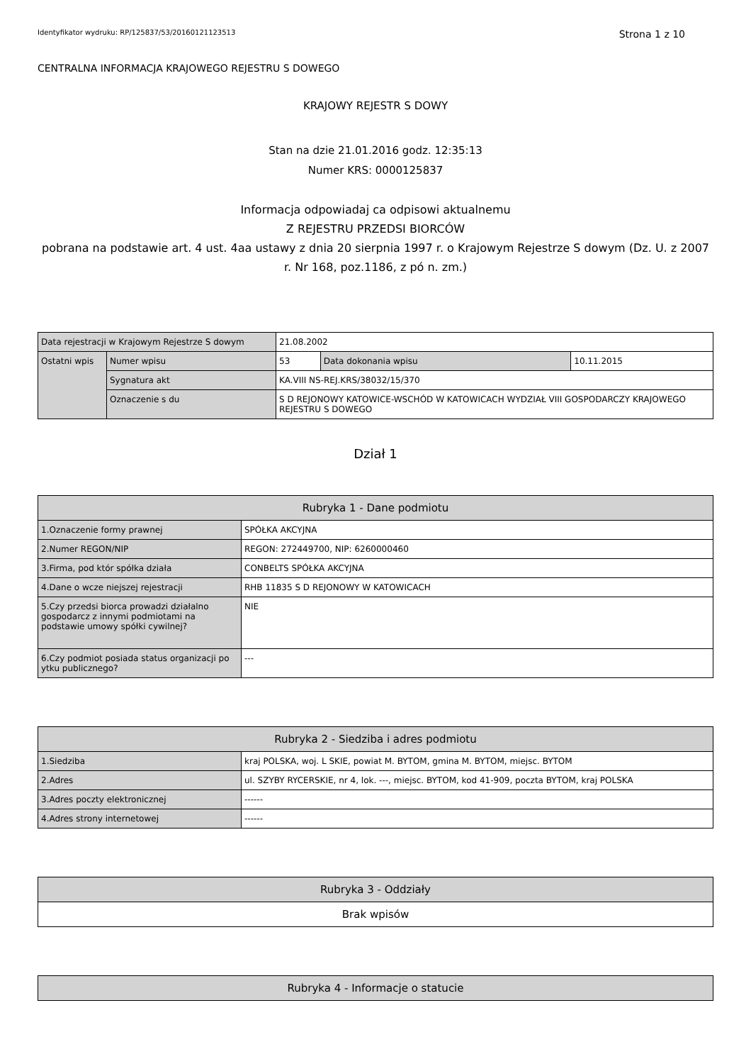Identyfikator wydruku: RP/125837/53/20160121123513 Strona 1 z 10
CENTRALNA INFORMACJA KRAJOWEGO REJESTRU S DOWEGO
KRAJOWY REJESTR S DOWY
Stan na dzie 21.01.2016 godz. 12:35:13
Numer KRS: 0000125837
Informacja odpowiadaj ca odpisowi aktualnemu
Z REJESTRU PRZEDSI BIORCÓW
pobrana na podstawie art. 4 ust. 4aa ustawy z dnia 20 sierpnia 1997 r. o Krajowym Rejestrze S dowym (Dz. U. z 2007 r. Nr 168, poz.1186, z pó n. zm.)
| Data rejestracji w Krajowym Rejestrze S dowym | | 21.08.2002 | | |
| Ostatni wpis | Numer wpisu | 53 | Data dokonania wpisu | 10.11.2015 |
| | Sygnatura akt | KA.VIII NS-REJ.KRS/38032/15/370 | | |
| | Oznaczenie s du | S D REJONOWY KATOWICE-WSCHÓD W KATOWICACH WYDZIAŁ VIII GOSPODARCZY KRAJOWEGO REJESTRU S DOWEGO | | |
Dział 1
| Rubryka 1 - Dane podmiotu | |
| --- | --- |
| 1.Oznaczenie formy prawnej | SPÓŁKA AKCYJNA |
| 2.Numer REGON/NIP | REGON: 272449700, NIP: 6260000460 |
| 3.Firma, pod któr spółka działa | CONBELTS SPÓŁKA AKCYJNA |
| 4.Dane o wcze niejszej rejestracji | RHB 11835 S D REJONOWY W KATOWICACH |
| 5.Czy przedsi biorca prowadzi działalno gospodarcz z innymi podmiotami na podstawie umowy spółki cywilnej? | NIE |
| 6.Czy podmiot posiada status organizacji po ytku publicznego? | --- |
| Rubryka 2 - Siedziba i adres podmiotu | |
| --- | --- |
| 1.Siedziba | kraj POLSKA, woj. L SKIE, powiat M. BYTOM, gmina M. BYTOM, miejsc. BYTOM |
| 2.Adres | ul. SZYBY RYCERSKIE, nr 4, lok. ---, miejsc. BYTOM, kod 41-909, poczta BYTOM, kraj POLSKA |
| 3.Adres poczty elektronicznej | ------ |
| 4.Adres strony internetowej | ------ |
| Rubryka 3 - Oddziały |
| --- |
| Brak wpisów |
| Rubryka 4 - Informacje o statucie |
| --- |